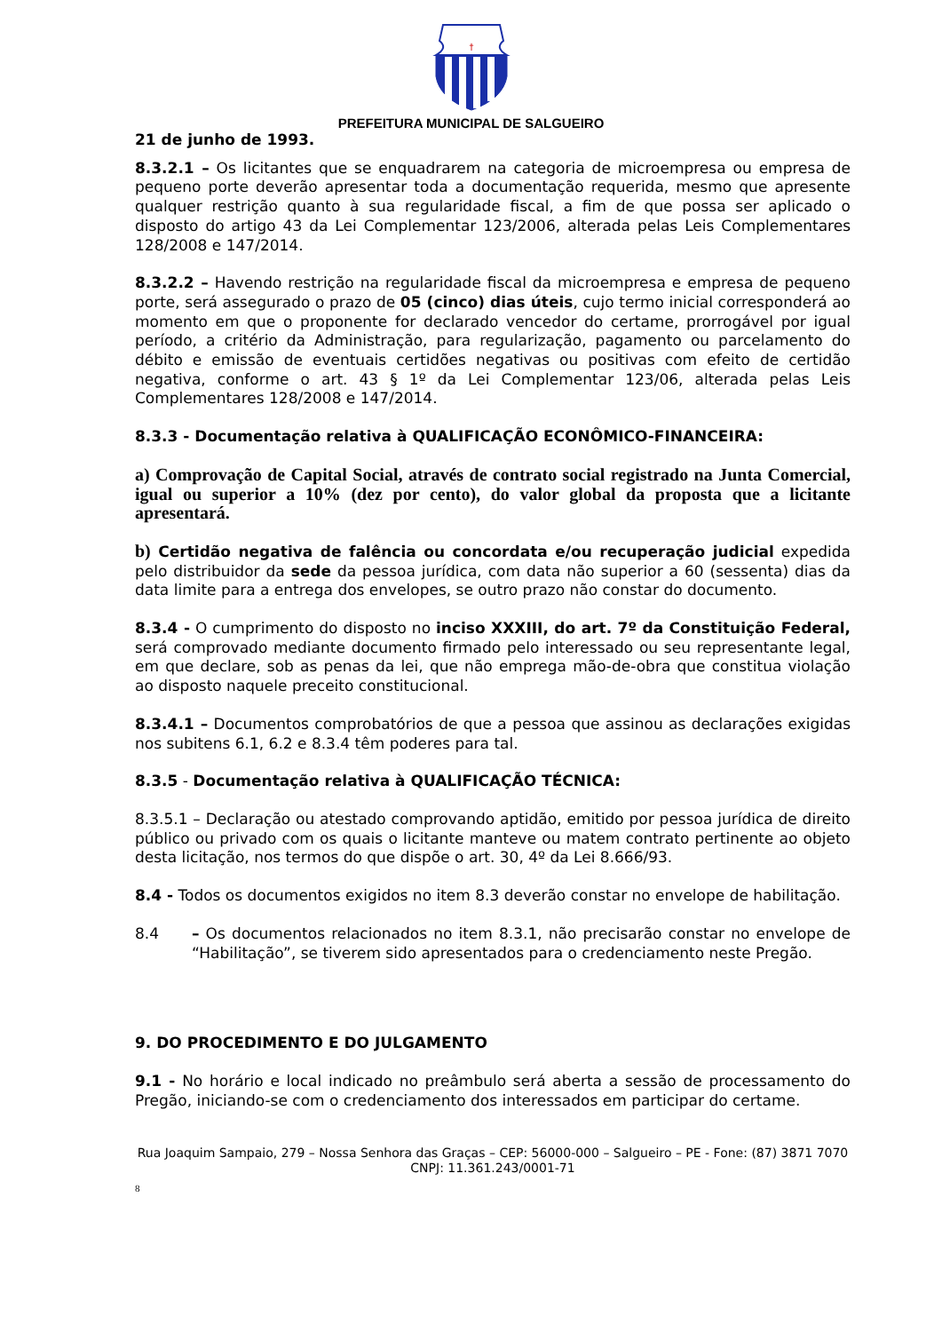†
PREFEITURA MUNICIPAL DE SALGUEIRO
21 de junho de 1993.
8.3.2.1 – Os licitantes que se enquadrarem na categoria de microempresa ou empresa de pequeno porte deverão apresentar toda a documentação requerida, mesmo que apresente qualquer restrição quanto à sua regularidade fiscal, a fim de que possa ser aplicado o disposto do artigo 43 da Lei Complementar 123/2006, alterada pelas Leis Complementares 128/2008 e 147/2014.
8.3.2.2 – Havendo restrição na regularidade fiscal da microempresa e empresa de pequeno porte, será assegurado o prazo de 05 (cinco) dias úteis, cujo termo inicial corresponderá ao momento em que o proponente for declarado vencedor do certame, prorrogável por igual período, a critério da Administração, para regularização, pagamento ou parcelamento do débito e emissão de eventuais certidões negativas ou positivas com efeito de certidão negativa, conforme o art. 43 § 1º da Lei Complementar 123/06, alterada pelas Leis Complementares 128/2008 e 147/2014.
8.3.3 - Documentação relativa à QUALIFICAÇÃO ECONÔMICO-FINANCEIRA:
a) Comprovação de Capital Social, através de contrato social registrado na Junta Comercial, igual ou superior a 10% (dez por cento), do valor global da proposta que a licitante apresentará.
b) Certidão negativa de falência ou concordata e/ou recuperação judicial expedida pelo distribuidor da sede da pessoa jurídica, com data não superior a 60 (sessenta) dias da data limite para a entrega dos envelopes, se outro prazo não constar do documento.
8.3.4 - O cumprimento do disposto no inciso XXXIII, do art. 7º da Constituição Federal, será comprovado mediante documento firmado pelo interessado ou seu representante legal, em que declare, sob as penas da lei, que não emprega mão-de-obra que constitua violação ao disposto naquele preceito constitucional.
8.3.4.1 – Documentos comprobatórios de que a pessoa que assinou as declarações exigidas nos subitens 6.1, 6.2 e 8.3.4 têm poderes para tal.
8.3.5 - Documentação relativa à QUALIFICAÇÃO TÉCNICA:
8.3.5.1 – Declaração ou atestado comprovando aptidão, emitido por pessoa jurídica de direito público ou privado com os quais o licitante manteve ou matem contrato pertinente ao objeto desta licitação, nos termos do que dispõe o art. 30, 4º da Lei 8.666/93.
8.4 - Todos os documentos exigidos no item 8.3 deverão constar no envelope de habilitação.
8.4 – Os documentos relacionados no item 8.3.1, não precisarão constar no envelope de “Habilitação”, se tiverem sido apresentados para o credenciamento neste Pregão.
9. DO PROCEDIMENTO E DO JULGAMENTO
9.1 - No horário e local indicado no preâmbulo será aberta a sessão de processamento do Pregão, iniciando-se com o credenciamento dos interessados em participar do certame.
Rua Joaquim Sampaio, 279 – Nossa Senhora das Graças – CEP: 56000-000 – Salgueiro – PE - Fone: (87) 3871 7070
CNPJ: 11.361.243/0001-71
8